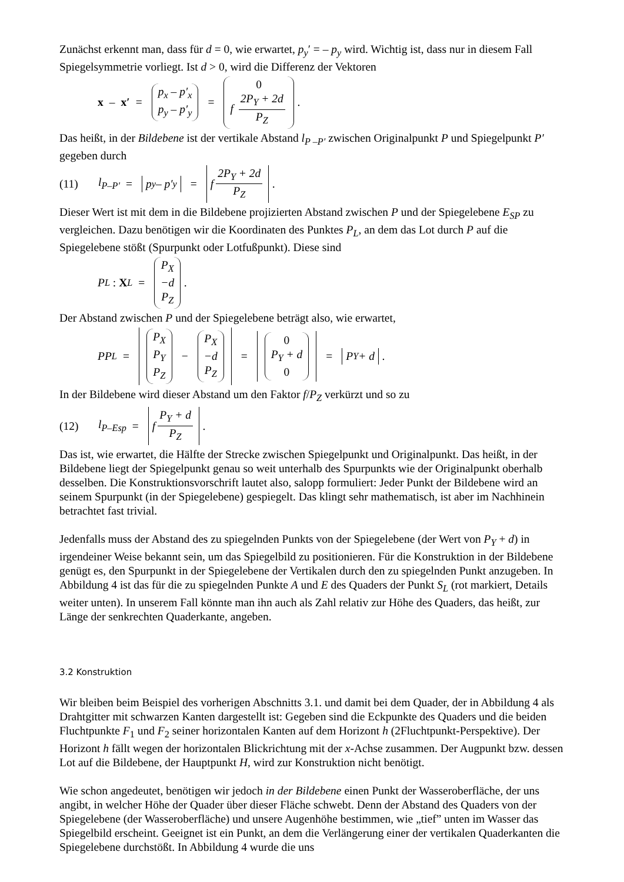Zunächst erkennt man, dass für d = 0, wie erwartet, p<sub>y</sub>′ = – p<sub>y</sub> wird. Wichtig ist, dass nur in diesem Fall Spiegelsymmetrie vorliegt. Ist d > 0, wird die Differenz der Vektoren
x – x′ = p<sub>x</sub> – p′<sub>x</sub> p<sub>y</sub> – p′<sub>y</sub> = 0 f 2P<sub>Y</sub> + 2d P<sub>Z</sub> .
Das heißt, in der Bildebene ist der vertikale Abstand l<sub>P –P′</sub> zwischen Originalpunkt P und Spiegelpunkt P′ gegeben durch
(11) l<sub>P–P′</sub> = p<sub>y</sub> – p′<sub>y</sub> = f 2P<sub>Y</sub> + 2d P<sub>Z</sub> .
Dieser Wert ist mit dem in die Bildebene projizierten Abstand zwischen P und der Spiegelebene E<sub>SP</sub> zu vergleichen. Dazu benötigen wir die Koordinaten des Punktes P<sub>L</sub>, an dem das Lot durch P auf die Spiegelebene stößt (Spurpunkt oder Lotfußpunkt). Diese sind
P<sub>L</sub> : X<sub>L</sub> = P<sub>X</sub> −d P<sub>Z</sub> .
Der Abstand zwischen P und der Spiegelebene beträgt also, wie erwartet,
PP<sub>L</sub> = P<sub>X</sub> P<sub>Y</sub> P<sub>Z</sub> − P<sub>X</sub> −d P<sub>Z</sub> = 0 P<sub>Y</sub> + d 0 = P<sub>Y</sub> + d .
In der Bildebene wird dieser Abstand um den Faktor f/P<sub>Z</sub> verkürzt und so zu
(12) l<sub>P–Esp</sub> = f P<sub>Y</sub> + d P<sub>Z</sub> .
Das ist, wie erwartet, die Hälfte der Strecke zwischen Spiegelpunkt und Originalpunkt. Das heißt, in der Bildebene liegt der Spiegelpunkt genau so weit unterhalb des Spurpunkts wie der Originalpunkt oberhalb desselben. Die Konstruktionsvorschrift lautet also, salopp formuliert: Jeder Punkt der Bildebene wird an seinem Spurpunkt (in der Spiegelebene) gespiegelt. Das klingt sehr mathematisch, ist aber im Nachhinein betrachtet fast trivial.
Jedenfalls muss der Abstand des zu spiegelnden Punkts von der Spiegelebene (der Wert von P<sub>Y</sub> + d) in irgendeiner Weise bekannt sein, um das Spiegelbild zu positionieren. Für die Konstruktion in der Bildebene genügt es, den Spurpunkt in der Spiegelebene der Vertikalen durch den zu spiegelnden Punkt anzugeben. In Abbildung 4 ist das für die zu spiegelnden Punkte A und E des Quaders der Punkt S<sub>L</sub> (rot markiert, Details weiter unten). In unserem Fall könnte man ihn auch als Zahl relativ zur Höhe des Quaders, das heißt, zur Länge der senkrechten Quaderkante, angeben.
3.2 Konstruktion
Wir bleiben beim Beispiel des vorherigen Abschnitts 3.1. und damit bei dem Quader, der in Abbildung 4 als Drahtgitter mit schwarzen Kanten dargestellt ist: Gegeben sind die Eckpunkte des Quaders und die beiden Fluchtpunkte F<sub>1</sub> und F<sub>2</sub> seiner horizontalen Kanten auf dem Horizont h (2Fluchtpunkt-Perspektive). Der Horizont h fällt wegen der horizontalen Blickrichtung mit der x-Achse zusammen. Der Augpunkt bzw. dessen Lot auf die Bildebene, der Hauptpunkt H, wird zur Konstruktion nicht benötigt.
Wie schon angedeutet, benötigen wir jedoch in der Bildebene einen Punkt der Wasseroberfläche, der uns angibt, in welcher Höhe der Quader über dieser Fläche schwebt. Denn der Abstand des Quaders von der Spiegelebene (der Wasseroberfläche) und unsere Augenhöhe bestimmen, wie „tief” unten im Wasser das Spiegelbild erscheint. Geeignet ist ein Punkt, an dem die Verlängerung einer der vertikalen Quaderkanten die Spiegelebene durchstößt. In Abbildung 4 wurde die uns